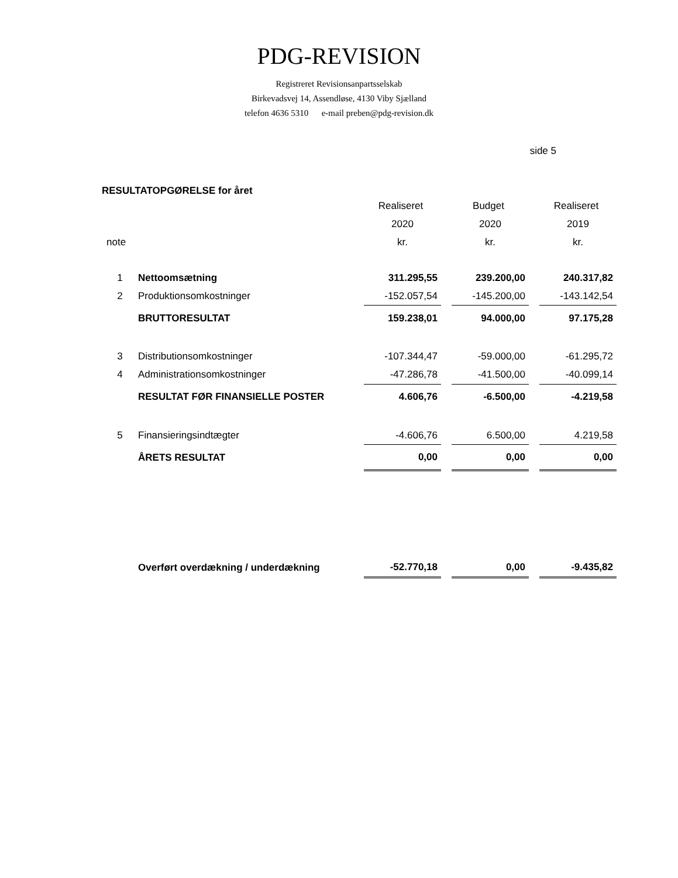PDG-REVISION
Registreret Revisionsanpartsselskab
Birkevadsvej 14, Assendløse, 4130 Viby Sjælland
telefon 4636 5310 e-mail preben@pdg-revision.dk
side 5
RESULTATOPGØRELSE for året
| | | Realiseret | | Budget | | Realiseret |
| --- | --- | --- | --- | --- | --- | --- |
| | | 2020 | | 2020 | | 2019 |
| note | | kr. | | kr. | | kr. |
| 1 | Nettoomsætning | 311.295,55 | | 239.200,00 | | 240.317,82 |
| 2 | Produktionsomkostninger | -152.057,54 | | -145.200,00 | | -143.142,54 |
| | BRUTTORESULTAT | 159.238,01 | | 94.000,00 | | 97.175,28 |
| 3 | Distributionsomkostninger | -107.344,47 | | -59.000,00 | | -61.295,72 |
| 4 | Administrationsomkostninger | -47.286,78 | | -41.500,00 | | -40.099,14 |
| | RESULTAT FØR FINANSIELLE POSTER | 4.606,76 | | -6.500,00 | | -4.219,58 |
| 5 | Finansieringsindtægter | -4.606,76 | | 6.500,00 | | 4.219,58 |
| | ÅRETS RESULTAT | 0,00 | | 0,00 | | 0,00 |
| | Overført overdækning / underdækning | -52.770,18 | | 0,00 | | -9.435,82 |